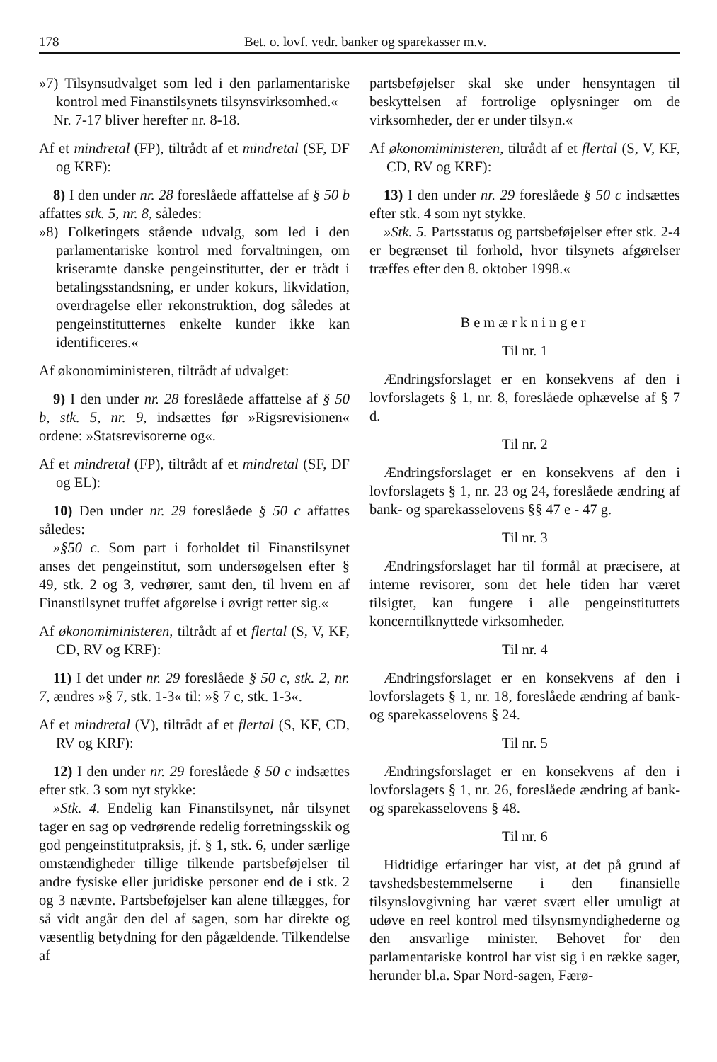178 Bet. o. lovf. vedr. banker og sparekasser m.v.
»7) Tilsynsudvalget som led i den parlamentariske kontrol med Finanstilsynets tilsynsvirksomhed.«
Nr. 7-17 bliver herefter nr. 8-18.
Af et mindretal (FP), tiltrådt af et mindretal (SF, DF og KRF):
8) I den under nr. 28 foreslåede affattelse af § 50 b affattes stk. 5, nr. 8, således:
»8) Folketingets stående udvalg, som led i den parlamentariske kontrol med forvaltningen, om kriseramte danske pengeinstitutter, der er trådt i betalingsstandsning, er under kokurs, likvidation, overdragelse eller rekonstruktion, dog således at pengeinstitutternes enkelte kunder ikke kan identificeres.«
Af økonomiministeren, tiltrådt af udvalget:
9) I den under nr. 28 foreslåede affattelse af § 50 b, stk. 5, nr. 9, indsættes før »Rigsrevisionen« ordene: »Statsrevisorerne og«.
Af et mindretal (FP), tiltrådt af et mindretal (SF, DF og EL):
10) Den under nr. 29 foreslåede § 50 c affattes således:
»§50 c. Som part i forholdet til Finanstilsynet anses det pengeinstitut, som undersøgelsen efter § 49, stk. 2 og 3, vedrører, samt den, til hvem en af Finanstilsynet truffet afgørelse i øvrigt retter sig.«
Af økonomiministeren, tiltrådt af et flertal (S, V, KF, CD, RV og KRF):
11) I det under nr. 29 foreslåede § 50 c, stk. 2, nr. 7, ændres »§ 7, stk. 1-3« til: »§ 7 c, stk. 1-3«.
Af et mindretal (V), tiltrådt af et flertal (S, KF, CD, RV og KRF):
12) I den under nr. 29 foreslåede § 50 c indsættes efter stk. 3 som nyt stykke:
»Stk. 4. Endelig kan Finanstilsynet, når tilsynet tager en sag op vedrørende redelig forretningsskik og god pengeinstitutpraksis, jf. § 1, stk. 6, under særlige omstændigheder tillige tilkende partsbeføjelser til andre fysiske eller juridiske personer end de i stk. 2 og 3 nævnte. Partsbeføjelser kan alene tillægges, for så vidt angår den del af sagen, som har direkte og væsentlig betydning for den pågældende. Tilkendelse af
partsbeføjelser skal ske under hensyntagen til beskyttelsen af fortrolige oplysninger om de virksomheder, der er under tilsyn.«
Af økonomiministeren, tiltrådt af et flertal (S, V, KF, CD, RV og KRF):
13) I den under nr. 29 foreslåede § 50 c indsættes efter stk. 4 som nyt stykke.
»Stk. 5. Partsstatus og partsbeføjelser efter stk. 2-4 er begrænset til forhold, hvor tilsynets afgørelser træffes efter den 8. oktober 1998.«
Bemærkninger
Til nr. 1
Ændringsforslaget er en konsekvens af den i lovforslagets § 1, nr. 8, foreslåede ophævelse af § 7 d.
Til nr. 2
Ændringsforslaget er en konsekvens af den i lovforslagets § 1, nr. 23 og 24, foreslåede ændring af bank- og sparekasselovens §§ 47 e - 47 g.
Til nr. 3
Ændringsforslaget har til formål at præcisere, at interne revisorer, som det hele tiden har været tilsigtet, kan fungere i alle pengeinstituttets koncerntilknyttede virksomheder.
Til nr. 4
Ændringsforslaget er en konsekvens af den i lovforslagets § 1, nr. 18, foreslåede ændring af bank- og sparekasselovens § 24.
Til nr. 5
Ændringsforslaget er en konsekvens af den i lovforslagets § 1, nr. 26, foreslåede ændring af bank- og sparekasselovens § 48.
Til nr. 6
Hidtidige erfaringer har vist, at det på grund af tavshedsbestemmelserne i den finansielle tilsynslovgivning har været svært eller umuligt at udøve en reel kontrol med tilsynsmyndighederne og den ansvarlige minister. Behovet for den parlamentariske kontrol har vist sig i en række sager, herunder bl.a. Spar Nord-sagen, Færø-